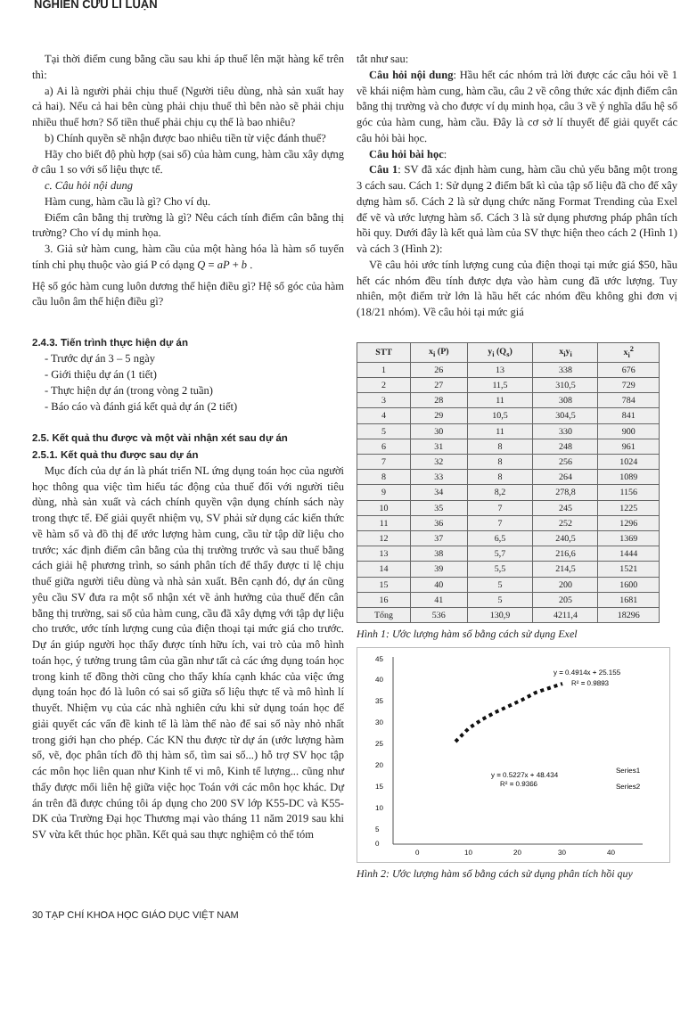NGHIÊN CỨU LÍ LUẬN
Tại thời điểm cung bằng cầu sau khi áp thuế lên mặt hàng kể trên thì:
a) Ai là người phải chịu thuế (Người tiêu dùng, nhà sản xuất hay cả hai). Nếu cả hai bên cùng phải chịu thuế thì bên nào sẽ phải chịu nhiều thuế hơn? Số tiền thuế phải chịu cụ thể là bao nhiêu?
b) Chính quyền sẽ nhận được bao nhiêu tiền từ việc đánh thuế?
Hãy cho biết độ phù hợp (sai số) của hàm cung, hàm cầu xây dựng ở câu 1 so với số liệu thực tế.
c. Câu hỏi nội dung
Hàm cung, hàm cầu là gì? Cho ví dụ.
Điểm cân bằng thị trường là gì? Nêu cách tính điểm cân bằng thị trường? Cho ví dụ minh họa.
3. Giả sử hàm cung, hàm cầu của một hàng hóa là hàm số tuyến tính chỉ phụ thuộc vào giá P có dạng Q = aP + b .
Hệ số góc hàm cung luôn dương thể hiện điều gì? Hệ số góc của hàm cầu luôn âm thể hiện điều gì?
2.4.3. Tiến trình thực hiện dự án
- Trước dự án 3 – 5 ngày
- Giới thiệu dự án (1 tiết)
- Thực hiện dự án (trong vòng 2 tuần)
- Báo cáo và đánh giá kết quả dự án (2 tiết)
2.5. Kết quả thu được và một vài nhận xét sau dự án
2.5.1. Kết quả thu được sau dự án
Mục đích của dự án là phát triển NL ứng dụng toán học của người học thông qua việc tìm hiểu tác động của thuế đối với người tiêu dùng, nhà sản xuất và cách chính quyền vận dụng chính sách này trong thực tế. Để giải quyết nhiệm vụ, SV phải sử dụng các kiến thức về hàm số và đồ thị để ước lượng hàm cung, cầu từ tập dữ liệu cho trước; xác định điểm cân bằng của thị trường trước và sau thuế bằng cách giải hệ phương trình, so sánh phân tích để thấy được tỉ lệ chịu thuế giữa người tiêu dùng và nhà sản xuất. Bên cạnh đó, dự án cũng yêu cầu SV đưa ra một số nhận xét về ảnh hưởng của thuế đến cân bằng thị trường, sai số của hàm cung, cầu đã xây dựng với tập dự liệu cho trước, ước tính lượng cung của điện thoại tại mức giá cho trước. Dự án giúp người học thấy được tính hữu ích, vai trò của mô hình toán học, ý tưởng trung tâm của gần như tất cả các ứng dụng toán học trong kinh tế đồng thời cũng cho thấy khía cạnh khác của việc ứng dụng toán học đó là luôn có sai số giữa số liệu thực tế và mô hình lí thuyết. Nhiệm vụ của các nhà nghiên cứu khi sử dụng toán học để giải quyết các vấn đề kinh tế là làm thế nào để sai số này nhỏ nhất trong giới hạn cho phép. Các KN thu được từ dự án (ước lượng hàm số, vẽ, đọc phân tích đồ thị hàm số, tìm sai số...) hỗ trợ SV học tập các môn học liên quan như Kinh tế vi mô, Kinh tế lượng... cũng như thấy được mối liên hệ giữa việc học Toán với các môn học khác. Dự án trên đã được chúng tôi áp dụng cho 200 SV lớp K55-DC và K55-DK của Trường Đại học Thương mại vào tháng 11 năm 2019 sau khi SV vừa kết thúc học phần. Kết quả sau thực nghiệm cỏ thể tóm
tắt như sau:
Câu hỏi nội dung: Hầu hết các nhóm trả lời được các câu hỏi về 1 về khái niệm hàm cung, hàm cầu, câu 2 về công thức xác định điểm cân bằng thị trường và cho được ví dụ minh họa, câu 3 về ý nghĩa dấu hệ số góc của hàm cung, hàm cầu. Đây là cơ sở lí thuyết để giải quyết các câu hỏi bài học.
Câu hỏi bài học:
Câu 1: SV đã xác định hàm cung, hàm cầu chủ yếu bằng một trong 3 cách sau. Cách 1: Sử dụng 2 điểm bất kì của tập số liệu đã cho để xây dựng hàm số. Cách 2 là sử dụng chức năng Format Trending của Exel để vẽ và ước lượng hàm số. Cách 3 là sử dụng phương pháp phân tích hồi quy. Dưới đây là kết quả làm của SV thực hiện theo cách 2 (Hình 1) và cách 3 (Hình 2):
Về câu hỏi ước tính lượng cung của điện thoại tại mức giá $50, hầu hết các nhóm đều tính được dựa vào hàm cung đã ước lượng. Tuy nhiên, một điểm trừ lớn là hầu hết các nhóm đều không ghi đơn vị (18/21 nhóm). Về câu hỏi tại mức giá
| STT | x<sub>i</sub> (P) | y<sub>i</sub> (Q<sub>s</sub>) | x<sub>i</sub>y<sub>i</sub> | x<sub>i</sub><sup>2</sup> |
| --- | --- | --- | --- | --- |
| 1 | 26 | 13 | 338 | 676 |
| 2 | 27 | 11,5 | 310,5 | 729 |
| 3 | 28 | 11 | 308 | 784 |
| 4 | 29 | 10,5 | 304,5 | 841 |
| 5 | 30 | 11 | 330 | 900 |
| 6 | 31 | 8 | 248 | 961 |
| 7 | 32 | 8 | 256 | 1024 |
| 8 | 33 | 8 | 264 | 1089 |
| 9 | 34 | 8,2 | 278,8 | 1156 |
| 10 | 35 | 7 | 245 | 1225 |
| 11 | 36 | 7 | 252 | 1296 |
| 12 | 37 | 6,5 | 240,5 | 1369 |
| 13 | 38 | 5,7 | 216,6 | 1444 |
| 14 | 39 | 5,5 | 214,5 | 1521 |
| 15 | 40 | 5 | 200 | 1600 |
| 16 | 41 | 5 | 205 | 1681 |
| Tổng | 536 | 130,9 | 4211,4 | 18296 |
Hình 1: Ước lượng hàm số bằng cách sử dụng Exel
45
40
35
30
25
20
15
10
5
0
0
10
20
30
40
y = 0.4914x + 25.155
R² = 0.9893
y = 0.5227x + 48.434
R² = 0.9366
Series1
Series2
Hình 2: Ước lượng hàm số bằng cách sử dụng phân tích hồi quy
30 TẠP CHÍ KHOA HỌC GIÁO DỤC VIỆT NAM